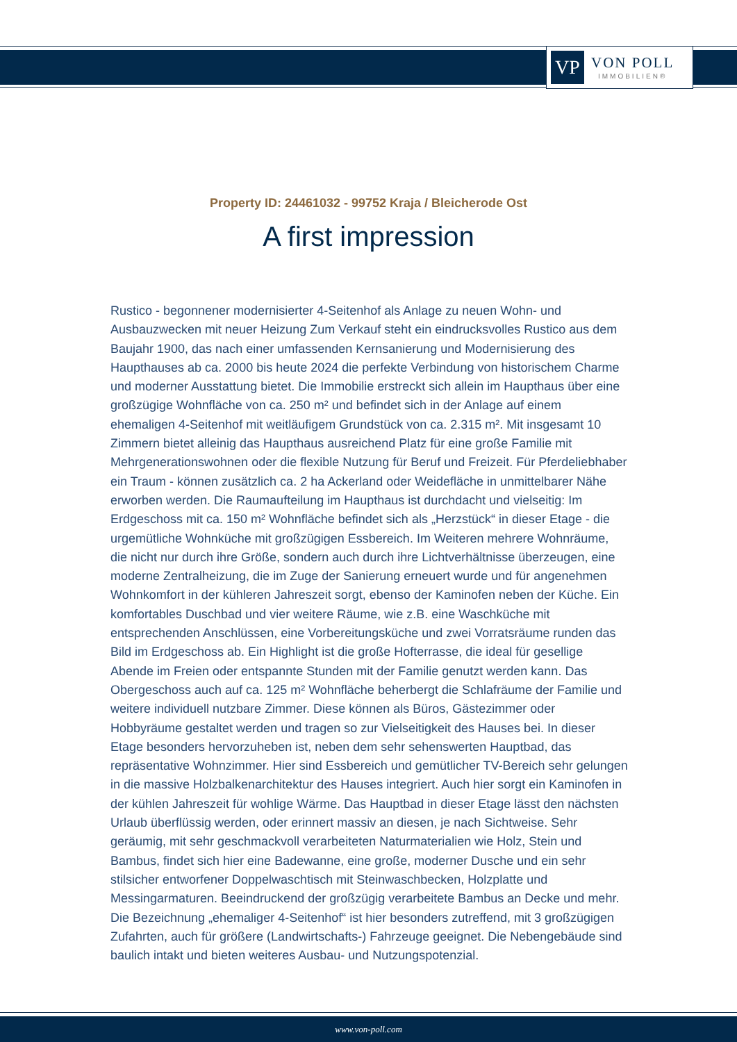VP
VON POLL
IMMOBILIEN®
Property ID: 24461032 - 99752 Kraja / Bleicherode Ost
A first impression
Rustico - begonnener modernisierter 4-Seitenhof als Anlage zu neuen Wohn- und Ausbauzwecken mit neuer Heizung Zum Verkauf steht ein eindrucksvolles Rustico aus dem Baujahr 1900, das nach einer umfassenden Kernsanierung und Modernisierung des Haupthauses ab ca. 2000 bis heute 2024 die perfekte Verbindung von historischem Charme und moderner Ausstattung bietet. Die Immobilie erstreckt sich allein im Haupthaus über eine großzügige Wohnfläche von ca. 250 m² und befindet sich in der Anlage auf einem ehemaligen 4-Seitenhof mit weitläufigem Grundstück von ca. 2.315 m². Mit insgesamt 10 Zimmern bietet alleinig das Haupthaus ausreichend Platz für eine große Familie mit Mehrgenerationswohnen oder die flexible Nutzung für Beruf und Freizeit. Für Pferdeliebhaber ein Traum - können zusätzlich ca. 2 ha Ackerland oder Weidefläche in unmittelbarer Nähe erworben werden. Die Raumaufteilung im Haupthaus ist durchdacht und vielseitig: Im Erdgeschoss mit ca. 150 m² Wohnfläche befindet sich als „Herzstück“ in dieser Etage - die urgemütliche Wohnküche mit großzügigen Essbereich. Im Weiteren mehrere Wohnräume, die nicht nur durch ihre Größe, sondern auch durch ihre Lichtverhältnisse überzeugen, eine moderne Zentralheizung, die im Zuge der Sanierung erneuert wurde und für angenehmen Wohnkomfort in der kühleren Jahreszeit sorgt, ebenso der Kaminofen neben der Küche. Ein komfortables Duschbad und vier weitere Räume, wie z.B. eine Waschküche mit entsprechenden Anschlüssen, eine Vorbereitungsküche und zwei Vorratsräume runden das Bild im Erdgeschoss ab. Ein Highlight ist die große Hofterrasse, die ideal für gesellige Abende im Freien oder entspannte Stunden mit der Familie genutzt werden kann. Das Obergeschoss auch auf ca. 125 m² Wohnfläche beherbergt die Schlafräume der Familie und weitere individuell nutzbare Zimmer. Diese können als Büros, Gästezimmer oder Hobbyräume gestaltet werden und tragen so zur Vielseitigkeit des Hauses bei. In dieser Etage besonders hervorzuheben ist, neben dem sehr sehenswerten Hauptbad, das repräsentative Wohnzimmer. Hier sind Essbereich und gemütlicher TV-Bereich sehr gelungen in die massive Holzbalkenarchitektur des Hauses integriert. Auch hier sorgt ein Kaminofen in der kühlen Jahreszeit für wohlige Wärme. Das Hauptbad in dieser Etage lässt den nächsten Urlaub überflüssig werden, oder erinnert massiv an diesen, je nach Sichtweise. Sehr geräumig, mit sehr geschmackvoll verarbeiteten Naturmaterialien wie Holz, Stein und Bambus, findet sich hier eine Badewanne, eine große, moderner Dusche und ein sehr stilsicher entworfener Doppelwaschtisch mit Steinwaschbecken, Holzplatte und Messingarmaturen. Beeindruckend der großzügig verarbeitete Bambus an Decke und mehr. Die Bezeichnung „ehemaliger 4-Seitenhof“ ist hier besonders zutreffend, mit 3 großzügigen Zufahrten, auch für größere (Landwirtschafts-) Fahrzeuge geeignet. Die Nebengebäude sind baulich intakt und bieten weiteres Ausbau- und Nutzungspotenzial.
www.von-poll.com